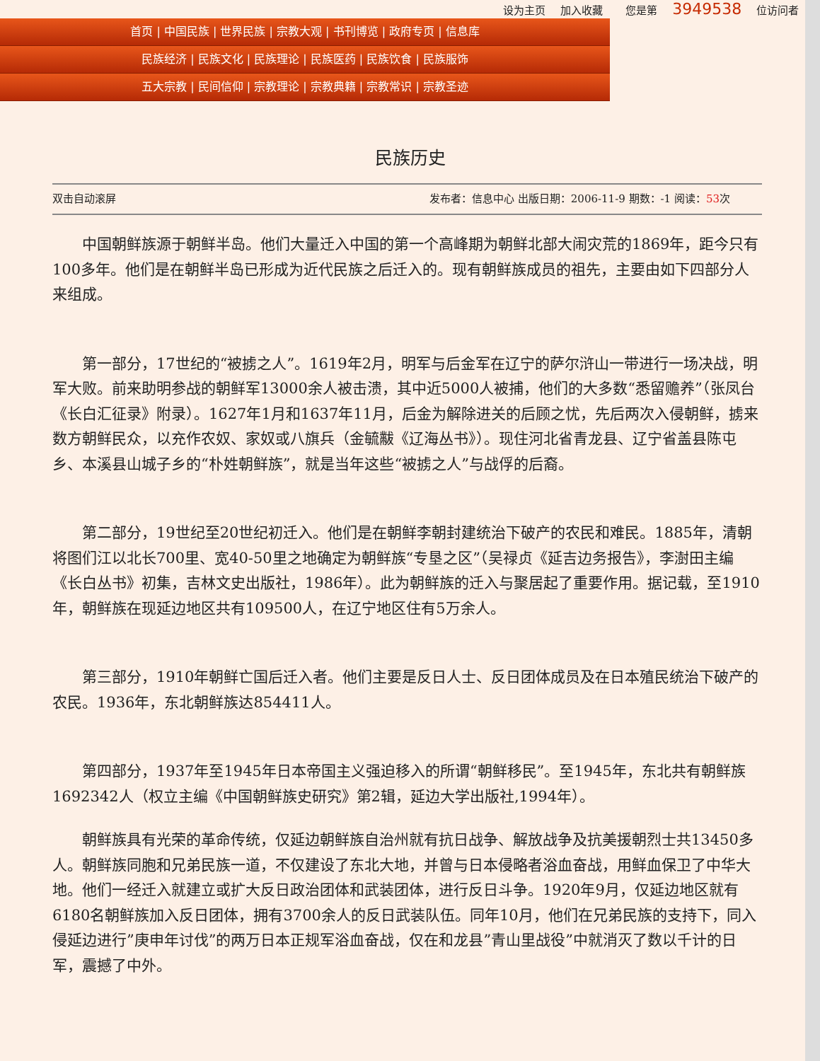设为主页 加入收藏 您是第 3949538 位访问者
首页 | 中国民族 | 世界民族 | 宗教大观 | 书刊博览 | 政府专页 | 信息库
民族经济 | 民族文化 | 民族理论 | 民族医药 | 民族饮食 | 民族服饰
五大宗教 | 民间信仰 | 宗教理论 | 宗教典籍 | 宗教常识 | 宗教圣迹
民族历史
双击自动滚屏 发布者：信息中心 出版日期：2006-11-9 期数：-1 阅读：53次
中国朝鲜族源于朝鲜半岛。他们大量迁入中国的第一个高峰期为朝鲜北部大闹灾荒的1869年，距今只有100多年。他们是在朝鲜半岛已形成为近代民族之后迁入的。现有朝鲜族成员的祖先，主要由如下四部分人来组成。
第一部分，17世纪的“被掳之人”。1619年2月，明军与后金军在辽宁的萨尔浒山一带进行一场决战，明军大败。前来助明参战的朝鲜军13000余人被击溃，其中近5000人被捕，他们的大多数“悉留赡养”（张凤台《长白汇征录》附录）。1627年1月和1637年11月，后金为解除进关的后顾之忧，先后两次入侵朝鲜，掳来数方朝鲜民众，以充作农奴、家奴或八旗兵（金毓黻《辽海丛书》）。现住河北省青龙县、辽宁省盖县陈屯乡、本溪县山城子乡的“朴姓朝鲜族”，就是当年这些“被掳之人”与战俘的后裔。
第二部分，19世纪至20世纪初迁入。他们是在朝鲜李朝封建统治下破产的农民和难民。1885年，清朝将图们江以北长700里、宽40-50里之地确定为朝鲜族“专垦之区”（吴禄贞《延吉边务报告》，李澍田主编《长白丛书》初集，吉林文史出版社，1986年）。此为朝鲜族的迁入与聚居起了重要作用。据记载，至1910年，朝鲜族在现延边地区共有109500人，在辽宁地区住有5万余人。
第三部分，1910年朝鲜亡国后迁入者。他们主要是反日人士、反日团体成员及在日本殖民统治下破产的农民。1936年，东北朝鲜族达854411人。
第四部分，1937年至1945年日本帝国主义强迫移入的所谓“朝鲜移民”。至1945年，东北共有朝鲜族1692342人（权立主编《中国朝鲜族史研究》第2辑，延边大学出版社,1994年）。
朝鲜族具有光荣的革命传统，仅延边朝鲜族自治州就有抗日战争、解放战争及抗美援朝烈士共13450多人。朝鲜族同胞和兄弟民族一道，不仅建设了东北大地，并曾与日本侵略者浴血奋战，用鲜血保卫了中华大地。他们一经迁入就建立或扩大反日政治团体和武装团体，进行反日斗争。1920年9月，仅延边地区就有6180名朝鲜族加入反日团体，拥有3700余人的反日武装队伍。同年10月，他们在兄弟民族的支持下，同入侵延边进行”庚申年讨伐”的两万日本正规军浴血奋战，仅在和龙县”青山里战役”中就消灭了数以千计的日军，震撼了中外。